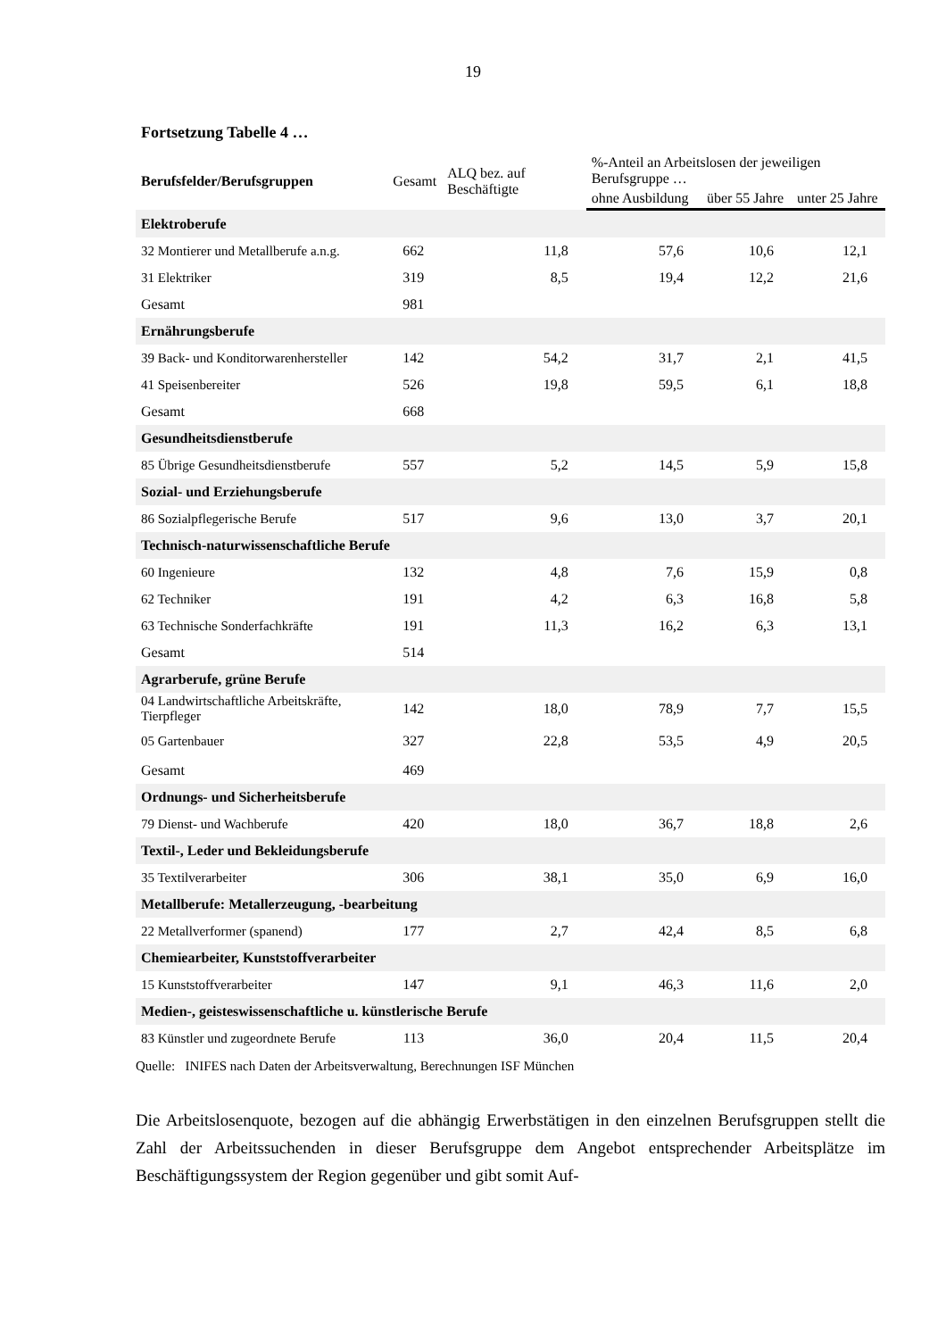19
Fortsetzung Tabelle 4 …
| Berufsfelder/Berufsgruppen | Gesamt | ALQ bez. auf Beschäftigte | %-Anteil an Arbeitslosen der jeweiligen Berufsgruppe … | | |
| --- | --- | --- | --- | --- | --- |
| | | | ohne Ausbildung | über 55 Jahre | unter 25 Jahre |
| Elektroberufe | | | | | |
| 32 Montierer und Metallberufe a.n.g. | 662 | 11,8 | 57,6 | 10,6 | 12,1 |
| 31 Elektriker | 319 | 8,5 | 19,4 | 12,2 | 21,6 |
| Gesamt | 981 | | | | |
| Ernährungsberufe | | | | | |
| 39 Back- und Konditorwarenhersteller | 142 | 54,2 | 31,7 | 2,1 | 41,5 |
| 41 Speisenbereiter | 526 | 19,8 | 59,5 | 6,1 | 18,8 |
| Gesamt | 668 | | | | |
| Gesundheitsdienstberufe | | | | | |
| 85 Übrige Gesundheitsdienstberufe | 557 | 5,2 | 14,5 | 5,9 | 15,8 |
| Sozial- und Erziehungsberufe | | | | | |
| 86 Sozialpflegerische Berufe | 517 | 9,6 | 13,0 | 3,7 | 20,1 |
| Technisch-naturwissenschaftliche Berufe | | | | | |
| 60 Ingenieure | 132 | 4,8 | 7,6 | 15,9 | 0,8 |
| 62 Techniker | 191 | 4,2 | 6,3 | 16,8 | 5,8 |
| 63 Technische Sonderfachkräfte | 191 | 11,3 | 16,2 | 6,3 | 13,1 |
| Gesamt | 514 | | | | |
| Agrarberufe, grüne Berufe | | | | | |
| 04 Landwirtschaftliche Arbeitskräfte, Tierpfleger | 142 | 18,0 | 78,9 | 7,7 | 15,5 |
| 05 Gartenbauer | 327 | 22,8 | 53,5 | 4,9 | 20,5 |
| Gesamt | 469 | | | | |
| Ordnungs- und Sicherheitsberufe | | | | | |
| 79 Dienst- und Wachberufe | 420 | 18,0 | 36,7 | 18,8 | 2,6 |
| Textil-, Leder und Bekleidungsberufe | | | | | |
| 35 Textilverarbeiter | 306 | 38,1 | 35,0 | 6,9 | 16,0 |
| Metallberufe: Metallerzeugung, -bearbeitung | | | | | |
| 22 Metallverformer (spanend) | 177 | 2,7 | 42,4 | 8,5 | 6,8 |
| Chemiearbeiter, Kunststoffverarbeiter | | | | | |
| 15 Kunststoffverarbeiter | 147 | 9,1 | 46,3 | 11,6 | 2,0 |
| Medien-, geisteswissenschaftliche u. künstlerische Berufe | | | | | |
| 83 Künstler und zugeordnete Berufe | 113 | 36,0 | 20,4 | 11,5 | 20,4 |
Quelle: INIFES nach Daten der Arbeitsverwaltung, Berechnungen ISF München
Die Arbeitslosenquote, bezogen auf die abhängig Erwerbstätigen in den einzelnen Berufs­gruppen stellt die Zahl der Arbeitssuchenden in dieser Berufsgruppe dem Angebot entspre­chender Arbeitsplätze im Beschäftigungssystem der Region gegenüber und gibt somit Auf-